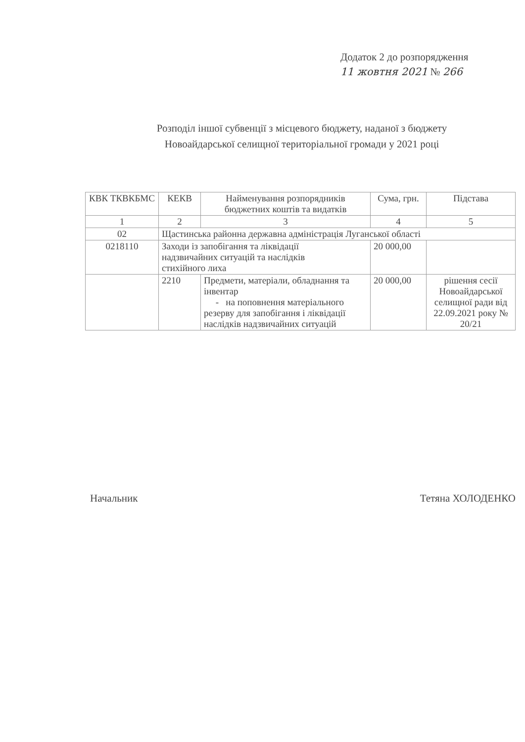Додаток 2 до розпорядження
11 жовтня 2021 № 266
Розподіл іншої субвенції з місцевого бюджету, наданої з бюджету
Новоайдарської селищної територіальної громади у 2021 році
| КВК ТКВКБМС | КЕКВ | Найменування розпорядників бюджетних коштів та видатків | Сума, грн. | Підстава |
| --- | --- | --- | --- | --- |
| 1 | 2 | 3 | 4 | 5 |
| 02 | Щастинська районна державна адміністрація Луганської області | | | |
| 0218110 | Заходи із запобігання та ліквідації надзвичайних ситуацій та наслідків стихійного лиха | | 20 000,00 | |
| | 2210 | Предмети, матеріали, обладнання та інвентар - на поповнення матеріального резерву для запобігання і ліквідації наслідків надзвичайних ситуацій | 20 000,00 | рішення сесії Новоайдарської селищної ради від 22.09.2021 року № 20/21 |
Начальник Тетяна ХОЛОДЕНКО